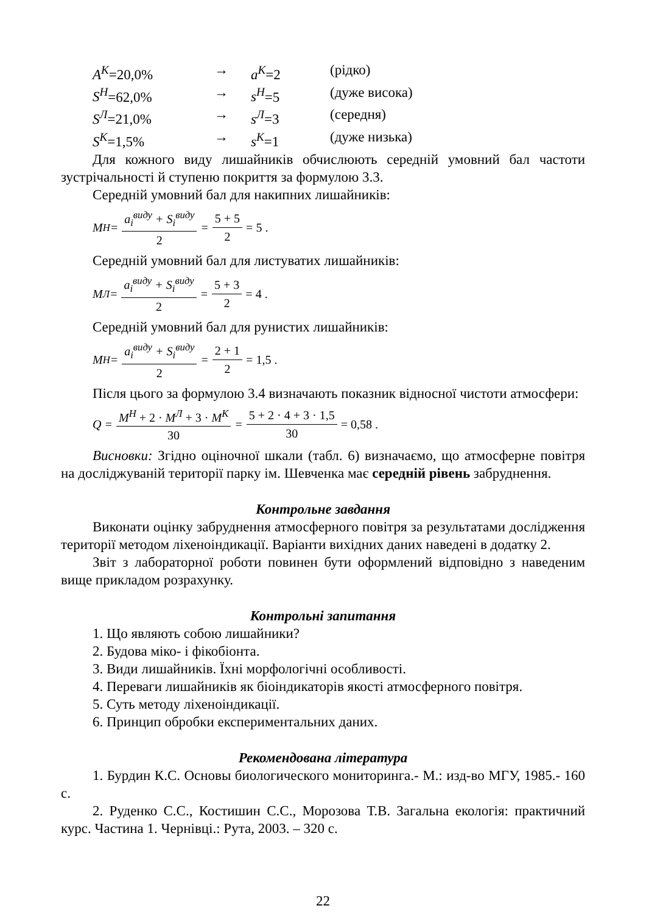A<sup>К</sup>=20,0% → a<sup>К</sup>=2 (рідко)
S<sup>Н</sup>=62,0% → s<sup>Н</sup>=5 (дуже висока)
S<sup>Л</sup>=21,0% → s<sup>Л</sup>=3 (середня)
S<sup>К</sup>=1,5% → s<sup>К</sup>=1 (дуже низька)
Для кожного виду лишайників обчислюють середній умовний бал частоти зустрічальності й ступеню покриття за формулою 3.3.
Середній умовний бал для накипних лишайників:
M<sup>Н</sup> = a<sub>i</sub><sup>виду</sup> + S<sub>i</sub><sup>виду</sup> 2 = 5 + 5 2 = 5 .
Середній умовний бал для листуватих лишайників:
M<sup>Л</sup> = a<sub>i</sub><sup>виду</sup> + S<sub>i</sub><sup>виду</sup> 2 = 5 + 3 2 = 4 .
Середній умовний бал для рунистих лишайників:
M<sup>Н</sup> = a<sub>i</sub><sup>виду</sup> + S<sub>i</sub><sup>виду</sup> 2 = 2 + 1 2 = 1,5 .
Після цього за формулою 3.4 визначають показник відносної чистоти атмосфери:
Q = M<sup>Н</sup> + 2 · M<sup>Л</sup> + 3 · M<sup>К</sup> 30 = 5 + 2 · 4 + 3 · 1,5 30 = 0,58 .
Висновки: Згідно оціночної шкали (табл. 6) визначаємо, що атмосферне повітря на досліджуваній території парку ім. Шевченка має середній рівень забруднення.
Контрольне завдання
Виконати оцінку забруднення атмосферного повітря за результатами дослідження території методом ліхеноіндикації. Варіанти вихідних даних наведені в додатку 2.
Звіт з лабораторної роботи повинен бути оформлений відповідно з наведеним вище прикладом розрахунку.
Контрольні запитання
1. Що являють собою лишайники?
2. Будова міко- і фікобіонта.
3. Види лишайників. Їхні морфологічні особливості.
4. Переваги лишайників як біоіндикаторів якості атмосферного повітря.
5. Суть методу ліхеноіндикації.
6. Принцип обробки експериментальних даних.
Рекомендована література
1. Бурдин К.С. Основы биологического мониторинга.- М.: изд-во МГУ, 1985.- 160 с.
2. Руденко С.С., Костишин С.С., Морозова Т.В. Загальна екологія: практичний курс. Частина 1. Чернівці.: Рута, 2003. – 320 с.
22